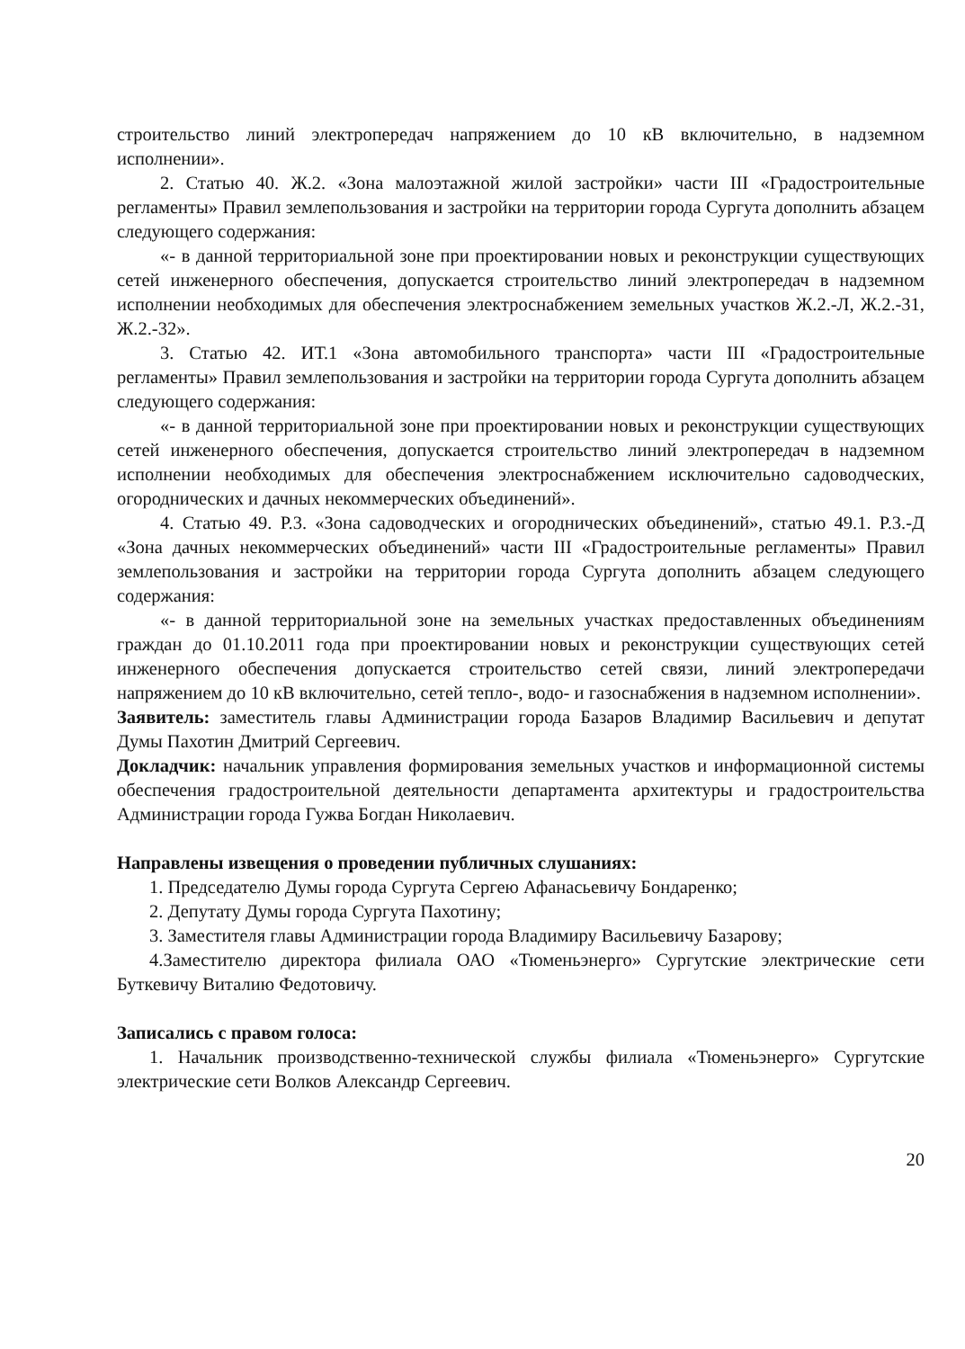строительство линий электропередач напряжением до 10 кВ включительно, в надземном исполнении».
2. Статью 40. Ж.2. «Зона малоэтажной жилой застройки» части III «Градостроительные регламенты» Правил землепользования и застройки на территории города Сургута дополнить абзацем следующего содержания:
«- в данной территориальной зоне при проектировании новых и реконструкции существующих сетей инженерного обеспечения, допускается строительство линий электропередач в надземном исполнении необходимых для обеспечения электроснабжением земельных участков Ж.2.-Л, Ж.2.-31, Ж.2.-32».
3. Статью 42. ИТ.1 «Зона автомобильного транспорта» части III «Градостроительные регламенты» Правил землепользования и застройки на территории города Сургута дополнить абзацем следующего содержания:
«- в данной территориальной зоне при проектировании новых и реконструкции существующих сетей инженерного обеспечения, допускается строительство линий электропередач в надземном исполнении необходимых для обеспечения электроснабжением исключительно садоводческих, огороднических и дачных некоммерческих объединений».
4. Статью 49. Р.3. «Зона садоводческих и огороднических объединений», статью 49.1. Р.3.-Д «Зона дачных некоммерческих объединений» части III «Градостроительные регламенты» Правил землепользования и застройки на территории города Сургута дополнить абзацем следующего содержания:
«- в данной территориальной зоне на земельных участках предоставленных объединениям граждан до 01.10.2011 года при проектировании новых и реконструкции существующих сетей инженерного обеспечения допускается строительство сетей связи, линий электропередачи напряжением до 10 кВ включительно, сетей тепло-, водо- и газоснабжения в надземном исполнении».
Заявитель: заместитель главы Администрации города Базаров Владимир Васильевич и депутат Думы Пахотин Дмитрий Сергеевич.
Докладчик: начальник управления формирования земельных участков и информационной системы обеспечения градостроительной деятельности департамента архитектуры и градостроительства Администрации города Гужва Богдан Николаевич.
Направлены извещения о проведении публичных слушаниях:
1. Председателю Думы города Сургута Сергею Афанасьевичу Бондаренко;
2. Депутату Думы города Сургута Пахотину;
3. Заместителя главы Администрации города Владимиру Васильевичу Базарову;
4.Заместителю директора филиала ОАО «Тюменьэнерго» Сургутские электрические сети Буткевичу Виталию Федотовичу.
Записались с правом голоса:
1. Начальник производственно-технической службы филиала «Тюменьэнерго» Сургутские электрические сети Волков Александр Сергеевич.
20